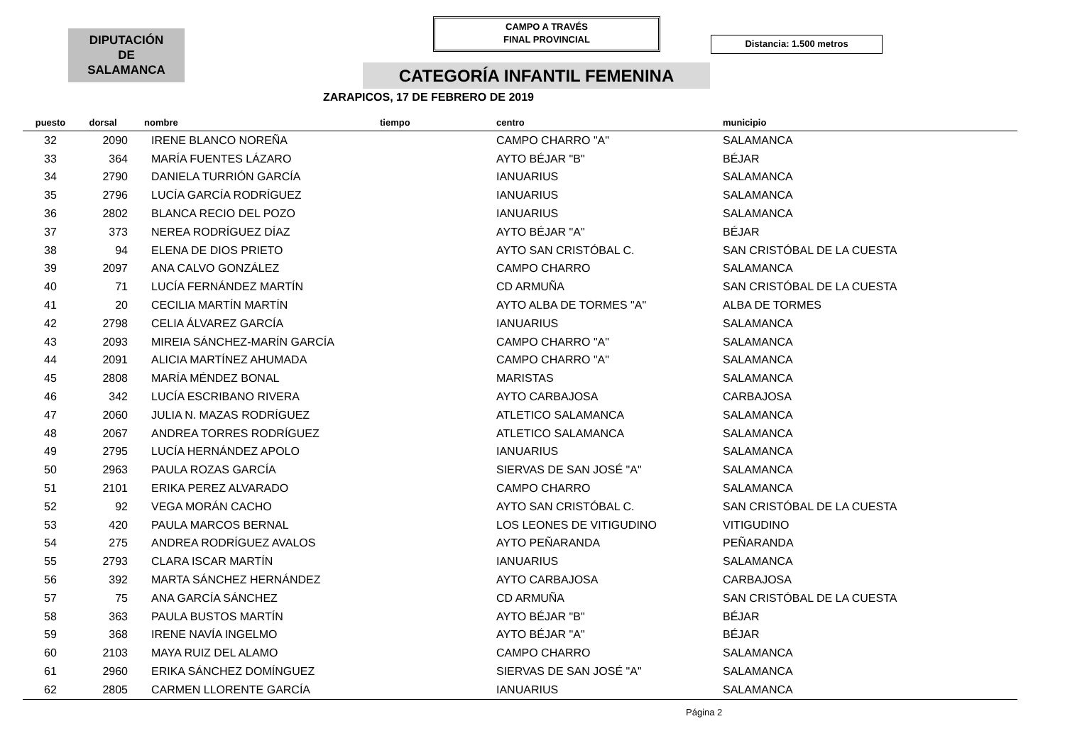DIPUTACIÓN
DE
SALAMANCA
CAMPO A TRAVÉS
FINAL PROVINCIAL
Distancia: 1.500 metros
CATEGORÍA INFANTIL FEMENINA
ZARAPICOS, 17 DE FEBRERO DE 2019
| puesto | dorsal | nombre | tiempo | centro | municipio |
| --- | --- | --- | --- | --- | --- |
| 32 | 2090 | IRENE BLANCO NOREÑA | | CAMPO CHARRO "A" | SALAMANCA |
| 33 | 364 | MARÍA FUENTES LÁZARO | | AYTO BÉJAR "B" | BÉJAR |
| 34 | 2790 | DANIELA TURRIÓN GARCÍA | | IANUARIUS | SALAMANCA |
| 35 | 2796 | LUCÍA GARCÍA RODRÍGUEZ | | IANUARIUS | SALAMANCA |
| 36 | 2802 | BLANCA RECIO DEL POZO | | IANUARIUS | SALAMANCA |
| 37 | 373 | NEREA RODRÍGUEZ DÍAZ | | AYTO BÉJAR "A" | BÉJAR |
| 38 | 94 | ELENA DE DIOS PRIETO | | AYTO SAN CRISTÓBAL C. | SAN CRISTÓBAL DE LA CUESTA |
| 39 | 2097 | ANA CALVO GONZÁLEZ | | CAMPO CHARRO | SALAMANCA |
| 40 | 71 | LUCÍA FERNÁNDEZ MARTÍN | | CD ARMUÑA | SAN CRISTÓBAL DE LA CUESTA |
| 41 | 20 | CECILIA MARTÍN MARTÍN | | AYTO ALBA DE TORMES "A" | ALBA DE TORMES |
| 42 | 2798 | CELIA ÁLVAREZ GARCÍA | | IANUARIUS | SALAMANCA |
| 43 | 2093 | MIREIA SÁNCHEZ-MARÍN GARCÍA | | CAMPO CHARRO "A" | SALAMANCA |
| 44 | 2091 | ALICIA MARTÍNEZ AHUMADA | | CAMPO CHARRO "A" | SALAMANCA |
| 45 | 2808 | MARÍA MÉNDEZ BONAL | | MARISTAS | SALAMANCA |
| 46 | 342 | LUCÍA ESCRIBANO RIVERA | | AYTO CARBAJOSA | CARBAJOSA |
| 47 | 2060 | JULIA N. MAZAS RODRÍGUEZ | | ATLETICO SALAMANCA | SALAMANCA |
| 48 | 2067 | ANDREA TORRES RODRÍGUEZ | | ATLETICO SALAMANCA | SALAMANCA |
| 49 | 2795 | LUCÍA HERNÁNDEZ APOLO | | IANUARIUS | SALAMANCA |
| 50 | 2963 | PAULA ROZAS GARCÍA | | SIERVAS DE SAN JOSÉ "A" | SALAMANCA |
| 51 | 2101 | ERIKA PEREZ ALVARADO | | CAMPO CHARRO | SALAMANCA |
| 52 | 92 | VEGA MORÁN CACHO | | AYTO SAN CRISTÓBAL C. | SAN CRISTÓBAL DE LA CUESTA |
| 53 | 420 | PAULA MARCOS BERNAL | | LOS LEONES DE VITIGUDINO | VITIGUDINO |
| 54 | 275 | ANDREA RODRÍGUEZ AVALOS | | AYTO PEÑARANDA | PEÑARANDA |
| 55 | 2793 | CLARA ISCAR MARTÍN | | IANUARIUS | SALAMANCA |
| 56 | 392 | MARTA SÁNCHEZ HERNÁNDEZ | | AYTO CARBAJOSA | CARBAJOSA |
| 57 | 75 | ANA GARCÍA SÁNCHEZ | | CD ARMUÑA | SAN CRISTÓBAL DE LA CUESTA |
| 58 | 363 | PAULA BUSTOS MARTÍN | | AYTO BÉJAR "B" | BÉJAR |
| 59 | 368 | IRENE NAVÍA INGELMO | | AYTO BÉJAR "A" | BÉJAR |
| 60 | 2103 | MAYA RUIZ DEL ALAMO | | CAMPO CHARRO | SALAMANCA |
| 61 | 2960 | ERIKA SÁNCHEZ DOMÍNGUEZ | | SIERVAS DE SAN JOSÉ "A" | SALAMANCA |
| 62 | 2805 | CARMEN LLORENTE GARCÍA | | IANUARIUS | SALAMANCA |
Página 2